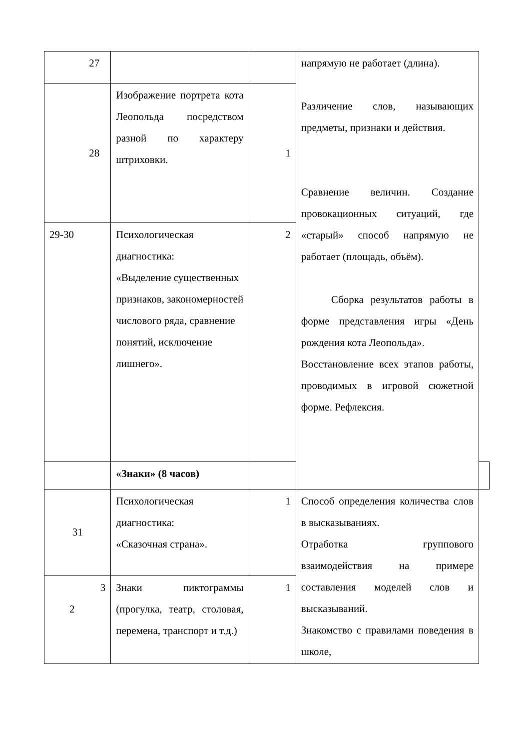| 27 | | | напрямую не работает (длина). Различение слов, называющих предметы, признаки и действия. Сравнение величин. Создание провокационных ситуаций, где «старый» способ напрямую не работает (площадь, объём). Сборка результатов работы в форме представления игры «День рождения кота Леопольда». Восстановление всех этапов работы, проводимых в игровой сюжетной форме. Рефлексия. | |
| 28 | Изображение портрета кота Леопольда посредством разной по характеру штриховки. | 1 | | |
| 29-30 | Психологическая диагностика: «Выделение существенных признаков, закономерностей числового ряда, сравнение понятий, исключение лишнего». | 2 | | |
| | «Знаки» (8 часов) | | | |
| 31 | Психологическая диагностика: «Сказочная страна». | 1 | Способ определения количества слов в высказываниях. Отработка группового взаимодействия на примере составления моделей слов и высказываний. Знакомство с правилами поведения в школе, | |
| 3 2 | Знаки пиктограммы (прогулка, театр, столовая, перемена, транспорт и т.д.) | 1 | | |